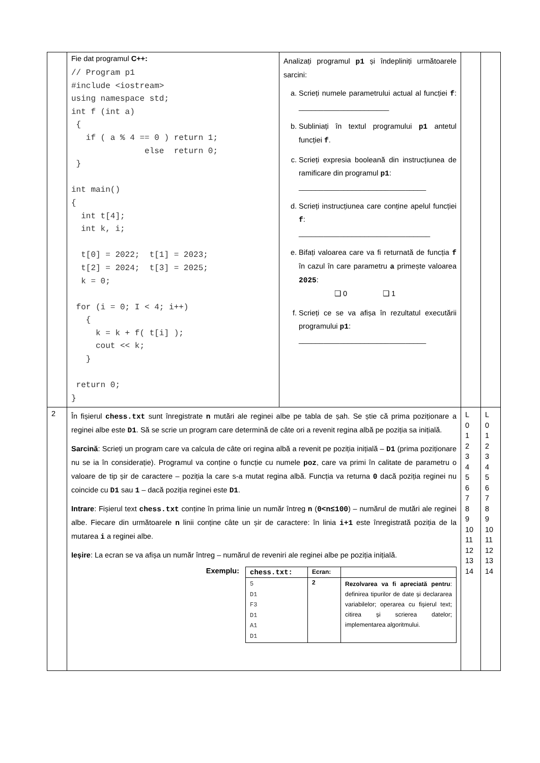| | Fie dat programul C++: // Program p1 #include <iostream> using namespace std; int f (int a) { if ( a % 4 == 0 ) return 1; else return 0; } int main() { int t[4]; int k, i; t[0] = 2022; t[1] = 2023; t[2] = 2024; t[3] = 2025; k = 0; for (i = 0; I < 4; i++) { k = k + f( t[i] ); cout << k; } return 0; } | Analizați programul p1 și îndepliniți următoarele sarcini: a. Scrieți numele parametrului actual al funcției f : ______________________ b. Subliniați în textul programului p1 antetul funcției f . c. Scrieți expresia booleană din instrucțiunea de ramificare din programul p1 : _______________________________ d. Scrieți instrucțiunea care conține apelul funcției f : ________________________________ e. Bifați valoarea care va fi returnată de funcția f în cazul în care parametru a primește valoarea 2025 : ❑ 0 ❑ 1 f. Scrieți ce se va afișa în rezultatul executării programului p1 : _______________________________ | | |
| 2 | În fișierul chess.txt sunt înregistrate n mutări ale reginei albe pe tabla de șah. Se știe că prima poziționare a reginei albe este D1 . Să se scrie un program care determină de câte ori a revenit regina albă pe poziția sa inițială. Sarcină : Scrieți un program care va calcula de câte ori regina albă a revenit pe poziția inițială – D1 (prima poziționare nu se ia în considerație). Programul va conține o funcție cu numele poz , care va primi în calitate de parametru o valoare de tip șir de caractere – poziția la care s-a mutat regina albă. Funcția va returna 0 dacă poziția reginei nu coincide cu D1 sau 1 – dacă poziția reginei este D1 . Intrare : Fișierul text chess.txt conține în prima linie un număr întreg n ( 0<n≤100 ) – numărul de mutări ale reginei albe. Fiecare din următoarele n linii conține câte un șir de caractere: în linia i+1 este înregistrată poziția de la mutarea i a reginei albe. Ieșire : La ecran se va afișa un număr întreg – numărul de reveniri ale reginei albe pe poziția inițială. Exemplu: / chess.txt: / Ecran: / / / 5 D1 F3 D1 A1 D1 / 2 / Rezolvarea va fi apreciată pentru : definirea tipurilor de date și declararea variabilelor; operarea cu fișierul text; citirea și scrierea datelor; implementarea algoritmului. / | | L 0 1 2 3 4 5 6 7 8 9 10 11 12 13 14 | L 0 1 2 3 4 5 6 7 8 9 10 11 12 13 14 |